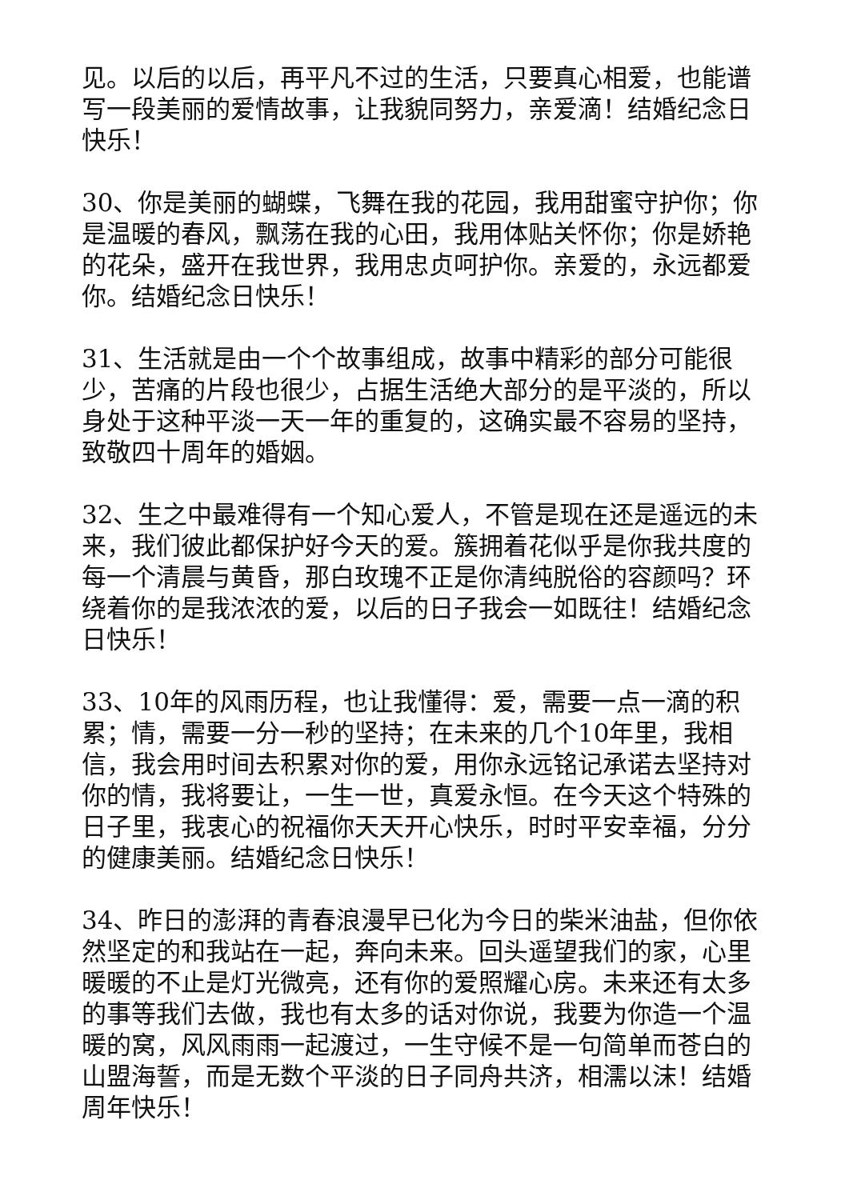见。以后的以后，再平凡不过的生活，只要真心相爱，也能谱写一段美丽的爱情故事，让我貌同努力，亲爱滴！结婚纪念日快乐！
30、你是美丽的蝴蝶，飞舞在我的花园，我用甜蜜守护你；你是温暖的春风，飘荡在我的心田，我用体贴关怀你；你是娇艳的花朵，盛开在我世界，我用忠贞呵护你。亲爱的，永远都爱你。结婚纪念日快乐！
31、生活就是由一个个故事组成，故事中精彩的部分可能很少，苦痛的片段也很少，占据生活绝大部分的是平淡的，所以身处于这种平淡一天一年的重复的，这确实最不容易的坚持，致敬四十周年的婚姻。
32、生之中最难得有一个知心爱人，不管是现在还是遥远的未来，我们彼此都保护好今天的爱。簇拥着花似乎是你我共度的每一个清晨与黄昏，那白玫瑰不正是你清纯脱俗的容颜吗？环绕着你的是我浓浓的爱，以后的日子我会一如既往！结婚纪念日快乐！
33、10年的风雨历程，也让我懂得：爱，需要一点一滴的积累；情，需要一分一秒的坚持；在未来的几个10年里，我相信，我会用时间去积累对你的爱，用你永远铭记承诺去坚持对你的情，我将要让，一生一世，真爱永恒。在今天这个特殊的日子里，我衷心的祝福你天天开心快乐，时时平安幸福，分分的健康美丽。结婚纪念日快乐！
34、昨日的澎湃的青春浪漫早已化为今日的柴米油盐，但你依然坚定的和我站在一起，奔向未来。回头遥望我们的家，心里暖暖的不止是灯光微亮，还有你的爱照耀心房。未来还有太多的事等我们去做，我也有太多的话对你说，我要为你造一个温暖的窝，风风雨雨一起渡过，一生守候不是一句简单而苍白的山盟海誓，而是无数个平淡的日子同舟共济，相濡以沫！结婚周年快乐！